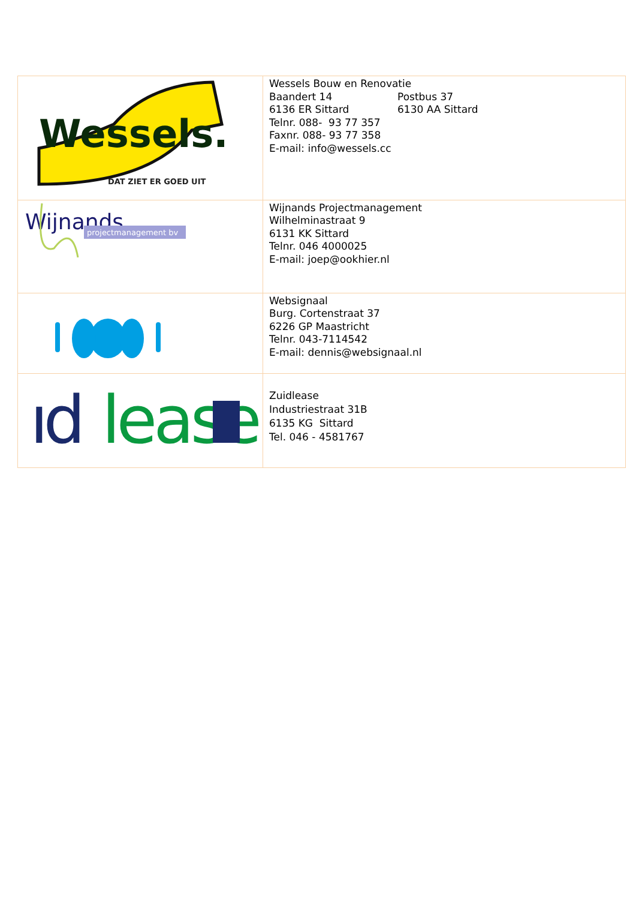| Wessels. DAT ZIET ER GOED UIT | Wessels Bouw en Renovatie Baandert 14 Postbus 37 6136 ER Sittard 6130 AA Sittard Telnr. 088- 93 77 357 Faxnr. 088- 93 77 358 E-mail: info@wessels.cc |
| Wijnands projectmanagement bv | Wijnands Projectmanagement Wilhelminastraat 9 6131 KK Sittard Telnr. 046 4000025 E-mail: joep@ookhier.nl |
| | Websignaal Burg. Cortenstraat 37 6226 GP Maastricht Telnr. 043-7114542 E-mail: dennis@websignaal.nl |
| ıd lease | Zuidlease Industriestraat 31B 6135 KG Sittard Tel. 046 - 4581767 |